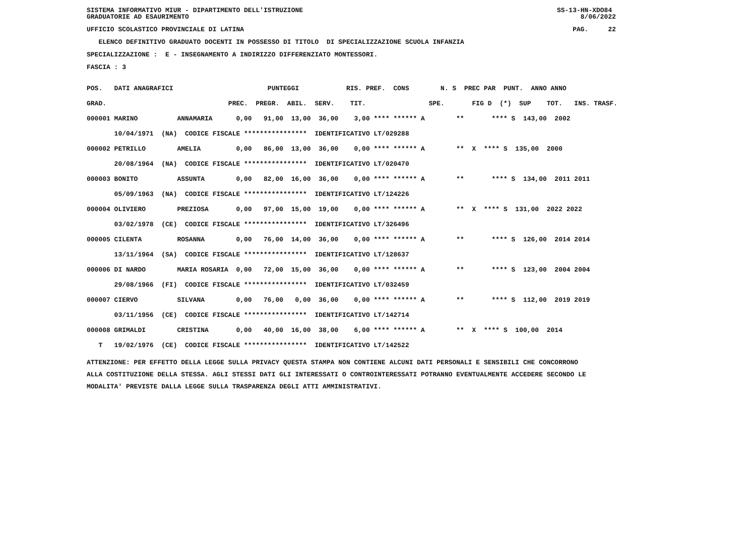SISTEMA INFORMATIVO MIUR - DIPARTIMENTO DELL'ISTRUZIONE GRADUATORIE AD ESAURIMENTO
SS-13-HN-XDO84 8/06/2022
UFFICIO SCOLASTICO PROVINCIALE DI LATINA
PAG. 22
ELENCO DEFINITIVO GRADUATO DOCENTI IN POSSESSO DI TITOLO DI SPECIALIZZAZIONE SCUOLA INFANZIA
SPECIALIZZAZIONE : E - INSEGNAMENTO A INDIRIZZO DIFFERENZIATO MONTESSORI.
FASCIA : 3
| POS. DATI ANAGRAFICI PUNTEGGI RIS. PREF. CONS N. S PREC PAR PUNT. ANNO ANNO |
| --- |
| GRAD. PREC. PREGR. ABIL. SERV. TIT. SPE. FIG D (*) SUP TOT. INS. TRASF. |
| 000001 MARINO ANNAMARIA 0,00 91,00 13,00 36,00 3,00 **** ****** A ** **** S 143,00 2002 |
| 10/04/1971 (NA) CODICE FISCALE **************** IDENTIFICATIVO LT/029288 |
| 000002 PETRILLO AMELIA 0,00 86,00 13,00 36,00 0,00 **** ****** A ** X **** S 135,00 2000 |
| 20/08/1964 (NA) CODICE FISCALE **************** IDENTIFICATIVO LT/020470 |
| 000003 BONITO ASSUNTA 0,00 82,00 16,00 36,00 0,00 **** ****** A ** **** S 134,00 2011 2011 |
| 05/09/1963 (NA) CODICE FISCALE **************** IDENTIFICATIVO LT/124226 |
| 000004 OLIVIERO PREZIOSA 0,00 97,00 15,00 19,00 0,00 **** ****** A ** X **** S 131,00 2022 2022 |
| 03/02/1978 (CE) CODICE FISCALE **************** IDENTIFICATIVO LT/326496 |
| 000005 CILENTA ROSANNA 0,00 76,00 14,00 36,00 0,00 **** ****** A ** **** S 126,00 2014 2014 |
| 13/11/1964 (SA) CODICE FISCALE **************** IDENTIFICATIVO LT/128637 |
| 000006 DI NARDO MARIA ROSARIA 0,00 72,00 15,00 36,00 0,00 **** ****** A ** **** S 123,00 2004 2004 |
| 29/08/1966 (FI) CODICE FISCALE **************** IDENTIFICATIVO LT/032459 |
| 000007 CIERVO SILVANA 0,00 76,00 0,00 36,00 0,00 **** ****** A ** **** S 112,00 2019 2019 |
| 03/11/1956 (CE) CODICE FISCALE **************** IDENTIFICATIVO LT/142714 |
| 000008 GRIMALDI CRISTINA 0,00 40,00 16,00 38,00 6,00 **** ****** A ** X **** S 100,00 2014 |
| T 19/02/1976 (CE) CODICE FISCALE **************** IDENTIFICATIVO LT/142522 |
ATTENZIONE: PER EFFETTO DELLA LEGGE SULLA PRIVACY QUESTA STAMPA NON CONTIENE ALCUNI DATI PERSONALI E SENSIBILI CHE CONCORRONO ALLA COSTITUZIONE DELLA STESSA. AGLI STESSI DATI GLI INTERESSATI O CONTROINTERESSATI POTRANNO EVENTUALMENTE ACCEDERE SECONDO LE MODALITA' PREVISTE DALLA LEGGE SULLA TRASPARENZA DEGLI ATTI AMMINISTRATIVI.